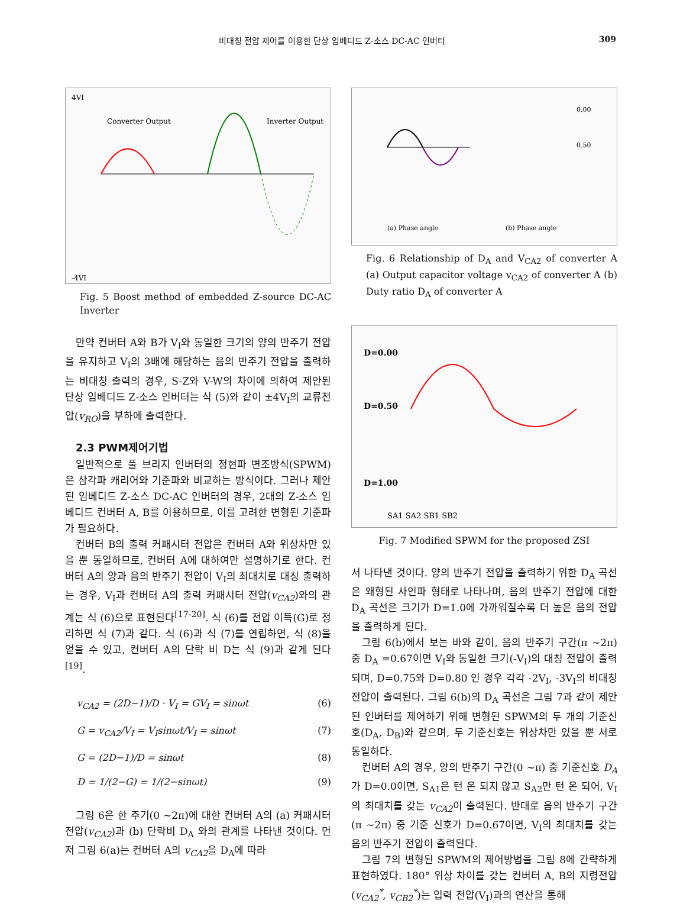비대칭 전압 제어를 이용한 단상 임베디드 Z-소스 DC-AC 인버터 309
4VI
-4VI
Converter Output
Inverter Output
Fig. 5 Boost method of embedded Z-source DC-AC Inverter
만약 컨버터 A와 B가 V<sub>I</sub>와 동일한 크기의 양의 반주기 전압을 유지하고 V<sub>I</sub>의 3배에 해당하는 음의 반주기 전압을 출력하는 비대칭 출력의 경우, S-Z와 V-W의 차이에 의하여 제안된 단상 임베디드 Z-소스 인버터는 식 (5)와 같이 ±4V<sub>I</sub>의 교류전압(v<sub>RO</sub>)을 부하에 출력한다.
2.3 PWM제어기법
일반적으로 풀 브리지 인버터의 정현파 변조방식(SPWM)은 삼각파 캐리어와 기준파와 비교하는 방식이다. 그러나 제안된 임베디드 Z-소스 DC-AC 인버터의 경우, 2대의 Z-소스 임베디드 컨버터 A, B를 이용하므로, 이를 고려한 변형된 기준파가 필요하다.
컨버터 B의 출력 커패시터 전압은 컨버터 A와 위상차만 있을 뿐 동일하므로, 컨버터 A에 대하여만 설명하기로 한다. 컨버터 A의 양과 음의 반주기 전압이 V<sub>I</sub>의 최대치로 대칭 출력하는 경우, V<sub>I</sub>과 컨버터 A의 출력 커패시터 전압(v<sub>CA2</sub>)와의 관계는 식 (6)으로 표현된다<sup>[17-20]</sup>. 식 (6)를 전압 이득(G)로 정리하면 식 (7)과 같다. 식 (6)과 식 (7)를 연립하면, 식 (8)을 얻을 수 있고, 컨버터 A의 단락 비 D는 식 (9)과 같게 된다<sup>[19]</sup>.
v<sub>CA2</sub> = (2D−1)/D · V<sub>I</sub> = GV<sub>I</sub> = sinωt (6)
G = v<sub>CA2</sub>/V<sub>I</sub> = V<sub>I</sub>sinωt/V<sub>I</sub> = sinωt (7)
G = (2D−1)/D = sinωt (8)
D = 1/(2−G) = 1/(2−sinωt) (9)
그림 6은 한 주기(0 ~2π)에 대한 컨버터 A의 (a) 커패시터 전압(v<sub>CA2</sub>)과 (b) 단락비 D<sub>A</sub> 와의 관계를 나타낸 것이다. 먼저 그림 6(a)는 컨버터 A의 v<sub>CA2</sub>을 D<sub>A</sub>에 따라
(a) Phase angle
(b) Phase angle
0.00
0.50
Fig. 6 Relationship of D<sub>A</sub> and V<sub>CA2</sub> of converter A (a) Output capacitor voltage v<sub>CA2</sub> of converter A (b) Duty ratio D<sub>A</sub> of converter A
D=0.00
D=0.50
D=1.00
SA1 SA2 SB1 SB2
Fig. 7 Modified SPWM for the proposed ZSI
서 나타낸 것이다. 양의 반주기 전압을 출력하기 위한 D<sub>A</sub> 곡선은 왜형된 사인파 형태로 나타나며, 음의 반주기 전압에 대한 D<sub>A</sub> 곡선은 크기가 D=1.0에 가까워질수록 더 높은 음의 전압을 출력하게 된다.
그림 6(b)에서 보는 바와 같이, 음의 반주기 구간(π ~2π) 중 D<sub>A</sub> =0.67이면 V<sub>I</sub>와 동일한 크기(-V<sub>I</sub>)의 대칭 전압이 출력되며, D=0.75와 D=0.80 인 경우 각각 -2V<sub>I</sub>, -3V<sub>I</sub>의 비대칭 전압이 출력된다. 그림 6(b)의 D<sub>A</sub> 곡선은 그림 7과 같이 제안된 인버터를 제어하기 위해 변형된 SPWM의 두 개의 기준신호(D<sub>A</sub>, D<sub>B</sub>)와 같으며, 두 기준신호는 위상차만 있을 뿐 서로 동일하다.
컨버터 A의 경우, 양의 반주기 구간(0 ~π) 중 기준신호 D<sub>A</sub>가 D=0.0이면, S<sub>A1</sub>은 턴 온 되지 않고 S<sub>A2</sub>만 턴 온 되어, V<sub>I</sub>의 최대치를 갖는 v<sub>CA2</sub>이 출력된다. 반대로 음의 반주기 구간(π ~2π) 중 기준 신호가 D=0.67이면, V<sub>I</sub>의 최대치를 갖는 음의 반주기 전압이 출력된다.
그림 7의 변형된 SPWM의 제어방법을 그림 8에 간략하게 표현하였다. 180° 위상 차이를 갖는 컨버터 A, B의 지령전압(v<sub>CA2</sub><sup>*</sup>, v<sub>CB2</sub><sup>*</sup>)는 입력 전압(V<sub>I</sub>)과의 연산을 통해